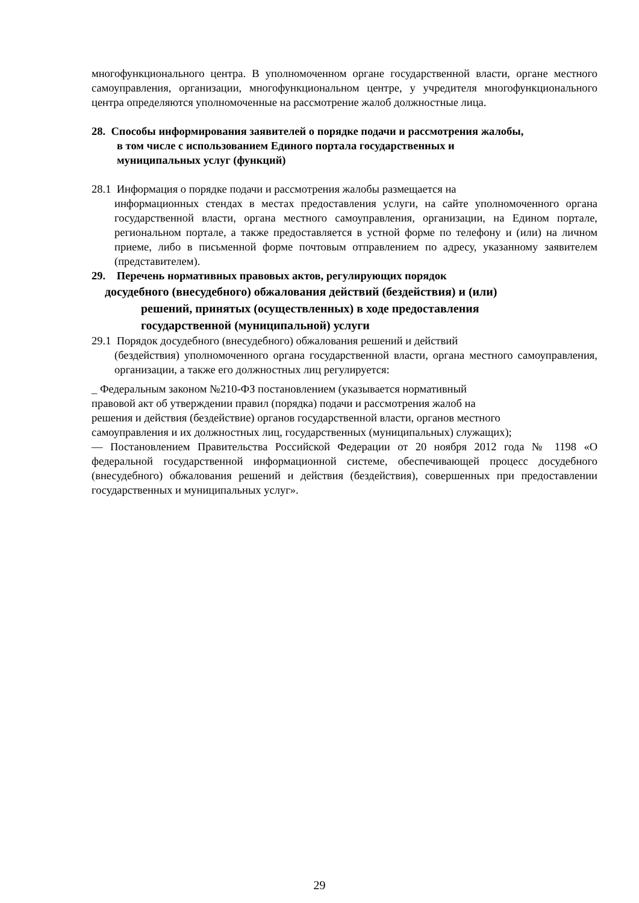многофункционального центра. В уполномоченном органе государственной власти, органе местного самоуправления, организации, многофункциональном центре, у учредителя многофункционального центра определяются уполномоченные на рассмотрение жалоб должностные лица.
28. Способы информирования заявителей о порядке подачи и рассмотрения жалобы,
в том числе с использованием Единого портала государственных и
муниципальных услуг (функций)
28.1 Информация о порядке подачи и рассмотрения жалобы размещается на
информационных стендах в местах предоставления услуги, на сайте уполномоченного органа государственной власти, органа местного самоуправления, организации, на Едином портале, региональном портале, а также предоставляется в устной форме по телефону и (или) на личном приеме, либо в письменной форме почтовым отправлением по адресу, указанному заявителем (представителем).
29. Перечень нормативных правовых актов, регулирующих порядок
досудебного (внесудебного) обжалования действий (бездействия) и (или)
решений, принятых (осуществленных) в ходе предоставления
государственной (муниципальной) услуги
29.1 Порядок досудебного (внесудебного) обжалования решений и действий
(бездействия) уполномоченного органа государственной власти, органа местного самоуправления, организации, а также его должностных лиц регулируется:
_ Федеральным законом №210-ФЗ постановлением (указывается нормативный
правовой акт об утверждении правил (порядка) подачи и рассмотрения жалоб на
решения и действия (бездействие) органов государственной власти, органов местного
самоуправления и их должностных лиц, государственных (муниципальных) служащих);
— Постановлением Правительства Российской Федерации от 20 ноября 2012 года № 1198 «О федеральной государственной информационной системе, обеспечивающей процесс досудебного (внесудебного) обжалования решений и действия (бездействия), совершенных при предоставлении государственных и муниципальных услуг».
29